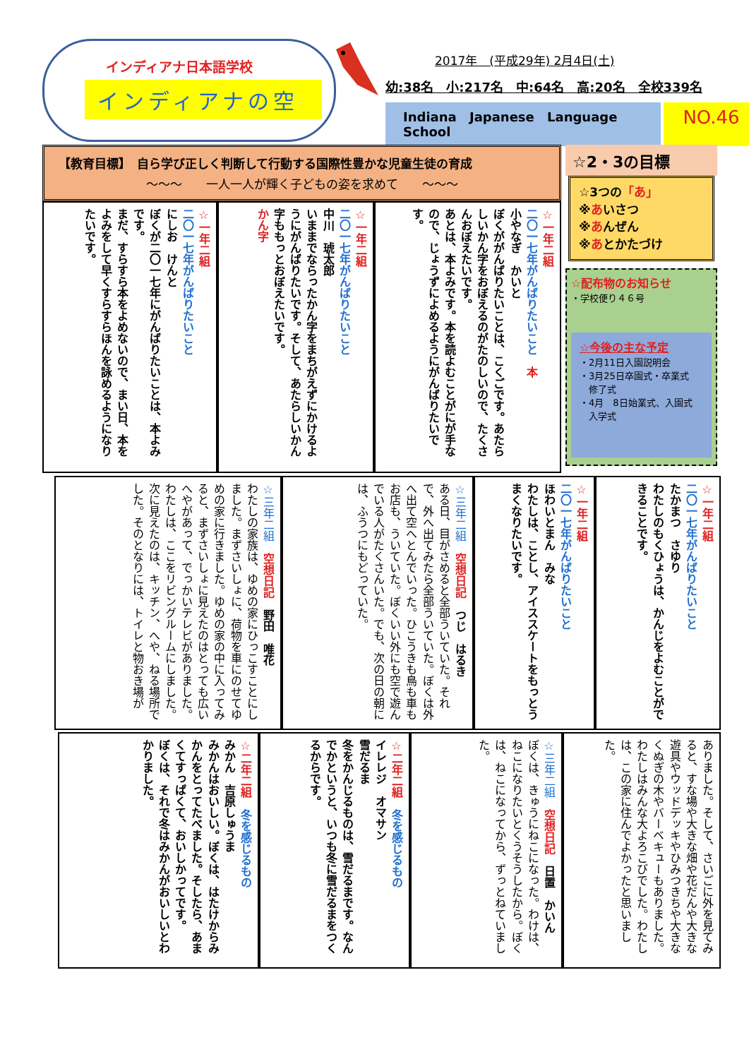インディアナ日本語学校
インディアナの空
2017年　(平成29年) 2月4日(土)
幼:38名　小:217名　中:64名　高:20名　全校339名
Indiana Japanese Language School
NO.46
【教育目標】　自ら学び正しく判断して行動する国際性豊かな児童生徒の育成
～～～　　一人一人が輝く子どもの姿を求めて　　～～～
☆一年二組
二〇一七年がんばりたいこと　本
小やなぎ　かいと
ぼくががんばりたいことは、こくごです。あたらしいかん字をおぼえるのがたのしいので、たくさんおぼえたいです。
あとは、本よみです。本を読よむことがにが手なので、じょうずによめるようにがんばりたいです。
☆一年二組
二〇一七年がんばりたいこと
中川　琥太郎
いままでならったかん字をまちがえずにかけるようにがんばりたいです。そして、あたらしいかん字ももっとおぼえたいです。
かん字
☆一年二組
二〇一七年がんばりたいこと
にしお　けんと
ぼくが二〇一七年にがんばりたいことは、本よみです。
まだ、すらすら本をよめないので、まい日、本をよみをして早くすらすらほんを詠めるようになりたいです。
☆2・3の目標
☆3つの「あ」
※あいさつ
※あんぜん
※あとかたづけ
☆配布物のお知らせ
・学校便り４６号
☆今後の主な予定
・2月11日入園説明会
・3月25日卒園式・卒業式
　修了式
・4月　8日始業式、入園式
　入学式
☆一年二組
二〇一七年がんばりたいこと
たかまつ　さゆり
わたしのもくひょうは、かんじをよむことができることです。
☆一年二組
二〇一七年がんばりたいこと
ほわいとまん　みな
わたしは、ことし、アイススケートをもっとうまくなりたいです。
☆三年二組　空想日記　つじ　はるき
ある日、目がさめると全部ういていた。それで、外へ出てみたら全部ういていた。ぼくは外へ出て空へとんでいった。ひこうきも鳥も車もお店も、ういていた。ぼくいい外にも空で遊んでいる人がたくさんいた。でも、次の日の朝には、ふうつにもどっていた。
☆三年二組　空想日記　野田　唯花
わたしの家族は、ゆめの家にひっこすことにしました。まずさいしょに、荷物を車にのせてゆめの家に行きました。ゆめの家の中に入ってみると、まずさいしょに見えたのはとっても広いへやがあって、でっかいテレビがありました。わたしは、ここをリビングルームにしました。次に見えたのは、キッチン、へや、ねる場所でした。そのとなりには、トイレと物おき場が
ありました。そして、さいごに外を見てみると、すな場や大きな畑や花だんや大きな遊具やウッドデッキやひみつきちや大きなくぬぎの木やバーベキューもありました。わたしはみんな大よろこびでした。わたしは、この家に住んでよかったと思いました。
☆三年二組　空想日記　日置　かいん
ぼくは、きゅうにねこになった。わけは、ねこになりたいとくうそうしたから。ぼくは、ねこになってから、ずっとねていました。
☆二年二組　冬を感じるもの
イレレジ　オマサン
雪だるま
冬をかんじるものは、雪だるまです。なんでかというと、いつも冬に雪だるまをつくるからです。
☆二年二組　冬を感じるもの
みかん　吉原しゅうま
みかんはおいしい。ぼくは、はたけからみかんをとってたべました。そしたら、あまくてすっぱくて、おいしかってです。
ぼくは、それで冬はみかんがおいしいとわかりました。